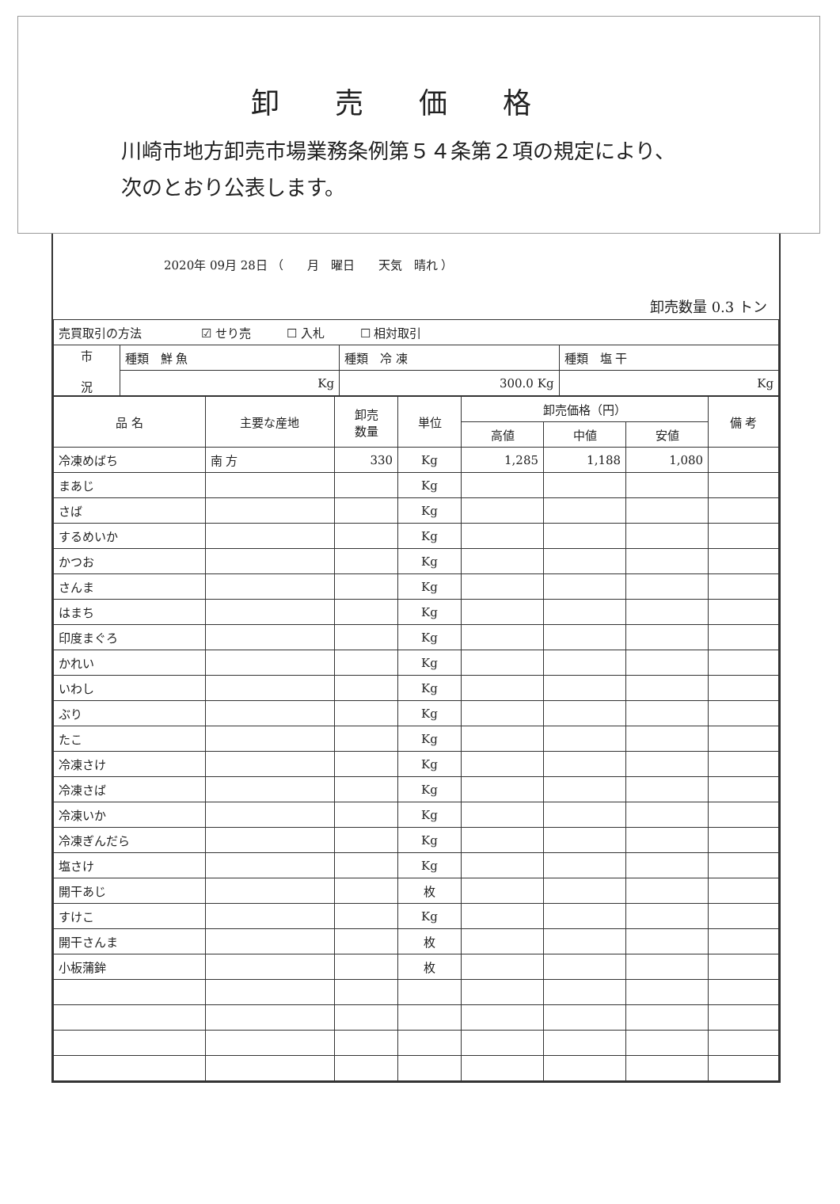卸売価格
川崎市地方卸売市場業務条例第５４条第２項の規定により、
次のとおり公表します。
2020年 09月 28日 （　　月　曜日　　天気　晴れ ）
卸売数量 0.3 トン
| 売買取引の方法 ☑ せり売 ☐ 入札 ☐ 相対取引 | | | |
| 市 況 | 種類 鮮 魚 | 種類 冷 凍 | 種類 塩 干 |
| | Kg | 300.0 Kg | Kg |
| 品 名 | 主要な産地 | 卸売 数量 | 単位 | 卸売価格（円） | | | 備 考 |
| --- | --- | --- | --- | --- | --- | --- | --- |
| | | | | 高値 | 中値 | 安値 | |
| 冷凍めばち | 南 方 | 330 | Kg | 1,285 | 1,188 | 1,080 | |
| まあじ | | | Kg | | | | |
| さば | | | Kg | | | | |
| するめいか | | | Kg | | | | |
| かつお | | | Kg | | | | |
| さんま | | | Kg | | | | |
| はまち | | | Kg | | | | |
| 印度まぐろ | | | Kg | | | | |
| かれい | | | Kg | | | | |
| いわし | | | Kg | | | | |
| ぶり | | | Kg | | | | |
| たこ | | | Kg | | | | |
| 冷凍さけ | | | Kg | | | | |
| 冷凍さば | | | Kg | | | | |
| 冷凍いか | | | Kg | | | | |
| 冷凍ぎんだら | | | Kg | | | | |
| 塩さけ | | | Kg | | | | |
| 開干あじ | | | 枚 | | | | |
| すけこ | | | Kg | | | | |
| 開干さんま | | | 枚 | | | | |
| 小板蒲鉾 | | | 枚 | | | | |